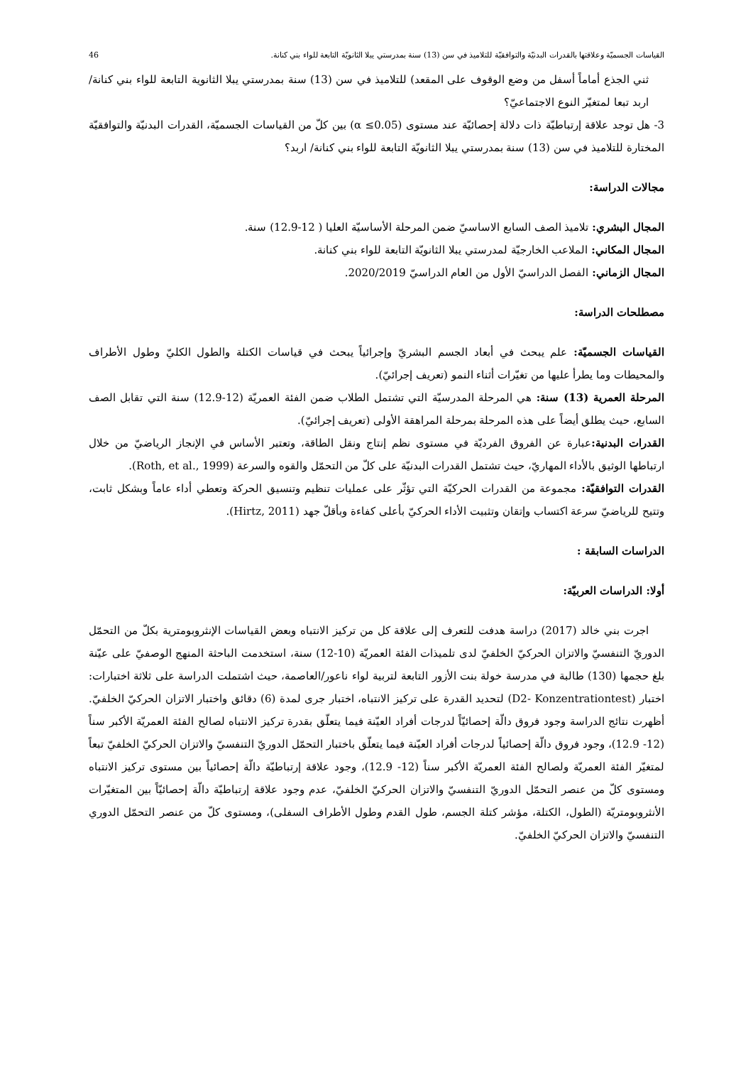القياسات الجسميّة وعلاقتها بالقدرات البدنيّة والتوافقيّة للتلاميذ في سن (13) سنة بمدرستي يبلا الثانويّة التابعة للواء بني كنانة. 46
ثني الجذع أماماً أسفل من وضع الوقوف على المقعد) للتلاميذ في سن (13) سنة بمدرستي يبلا الثانوية التابعة للواء بني كنانة/ اربد تبعا لمتغيّر النوع الاجتماعيّ؟
3- هل توجد علاقة إرتباطيّة ذات دلالة إحصائيّة عند مستوى (α ≤0.05) بين كلّ من القياسات الجسميّة، القدرات البدنيّة والتوافقيّة المختارة للتلاميذ في سن (13) سنة بمدرستي يبلا الثانويّة التابعة للواء بني كنانة/ اربد؟
مجالات الدراسة:
المجال البشري: تلاميذ الصف السابع الاساسيّ ضمن المرحلة الأساسيّة العليا ( 12-12.9) سنة.
المجال المكاني: الملاعب الخارجيّة لمدرستي يبلا الثانويّة التابعة للواء بني كنانة.
المجال الزماني: الفصل الدراسيّ الأول من العام الدراسيّ 2020/2019.
مصطلحات الدراسة:
القياسات الجسميّة: علم يبحث في أبعاد الجسم البشريّ وإجرائياً يبحث في قياسات الكتلة والطول الكليّ وطول الأطراف والمحيطات وما يطرأ عليها من تغيّرات أثناء النمو (تعريف إجرائيّ).
المرحلة العمرية (13) سنة: هي المرحلة المدرسيّة التي تشتمل الطلاب ضمن الفئة العمريّة (12-12.9) سنة التي تقابل الصف السابع، حيث يطلق أيضاً على هذه المرحلة بمرحلة المراهقة الأولى (تعريف إجرائيّ).
القدرات البدنية: عبارة عن الفروق الفرديّة في مستوى نظم إنتاج ونقل الطاقة، وتعتبر الأساس في الإنجاز الرياضيّ من خلال ارتباطها الوثيق بالأداء المهاريّ، حيث تشتمل القدرات البدنيّة على كلّ من التحمّل والقوه والسرعة (Roth, et al., 1999).
القدرات التوافقيّة: مجموعة من القدرات الحركيّة التي تؤثّر على عمليات تنظيم وتنسيق الحركة وتعطي أداء عاماً وبشكل ثابت، وتتيح للرياضيّ سرعة اكتساب وإتقان وتثبيت الأداء الحركيّ بأعلى كفاءة وبأقلّ جهد (Hirtz, 2011).
الدراسات السابقة :
أولا: الدراسات العربيّة:
اجرت بني خالد (2017) دراسة هدفت للتعرف إلى علاقة كل من تركيز الانتباه وبعض القياسات الإنثروبومترية بكلّ من التحمّل الدوريّ التنفسيّ والاتزان الحركيّ الخلفيّ لدى تلميذات الفئة العمريّة (10-12) سنة، استخدمت الباحثة المنهج الوصفيّ على عيّنة بلغ حجمها (130) طالبة في مدرسة خولة بنت الأزور التابعة لتربية لواء ناعور/العاصمة، حيث اشتملت الدراسة على ثلاثة اختبارات: اختبار (D2- Konzentrationtest) لتحديد القدرة على تركيز الانتباه، اختبار جرى لمدة (6) دقائق واختبار الاتزان الحركيّ الخلفيّ. أظهرت نتائج الدراسة وجود فروق دالّة إحصائيّاً لدرجات أفراد العيّنة فيما يتعلّق بقدرة تركيز الانتباه لصالح الفئة العمريّة الأكبر سناً (12- 12.9)، وجود فروق دالّة إحصائياً لدرجات أفراد العيّنة فيما يتعلّق باختبار التحمّل الدوريّ التنفسيّ والاتزان الحركيّ الخلفيّ تبعاً لمتغيّر الفئة العمريّة ولصالح الفئة العمريّة الأكبر سناً (12- 12.9)، وجود علاقة إرتباطيّة دالّة إحصائياً بين مستوى تركيز الانتباه ومستوى كلّ من عنصر التحمّل الدوريّ التنفسيّ والاتزان الحركيّ الخلفيّ، عدم وجود علاقة إرتباطيّة دالّة إحصائيّاً بين المتغيّرات الأنثروبومتريّة (الطول، الكتلة، مؤشر كتلة الجسم، طول القدم وطول الأطراف السفلى)، ومستوى كلّ من عنصر التحمّل الدوري التنفسيّ والاتزان الحركيّ الخلفيّ.